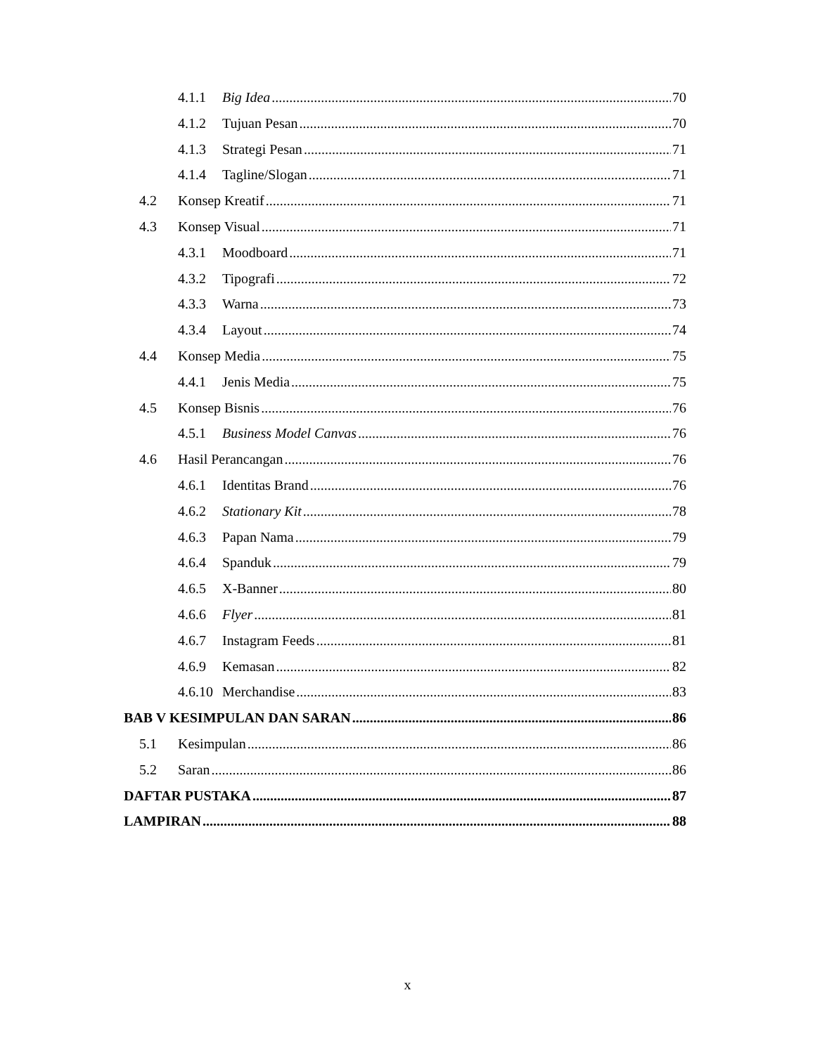4.1.1 Big Idea 70
4.1.2 Tujuan Pesan 70
4.1.3 Strategi Pesan 71
4.1.4 Tagline/Slogan 71
4.2 Konsep Kreatif 71
4.3 Konsep Visual 71
4.3.1 Moodboard 71
4.3.2 Tipografi 72
4.3.3 Warna 73
4.3.4 Layout 74
4.4 Konsep Media 75
4.4.1 Jenis Media 75
4.5 Konsep Bisnis 76
4.5.1 Business Model Canvas 76
4.6 Hasil Perancangan 76
4.6.1 Identitas Brand 76
4.6.2 Stationary Kit 78
4.6.3 Papan Nama 79
4.6.4 Spanduk 79
4.6.5 X-Banner 80
4.6.6 Flyer 81
4.6.7 Instagram Feeds 81
4.6.9 Kemasan 82
4.6.10 Merchandise 83
BAB V KESIMPULAN DAN SARAN 86
5.1 Kesimpulan 86
5.2 Saran 86
DAFTAR PUSTAKA 87
LAMPIRAN 88
x